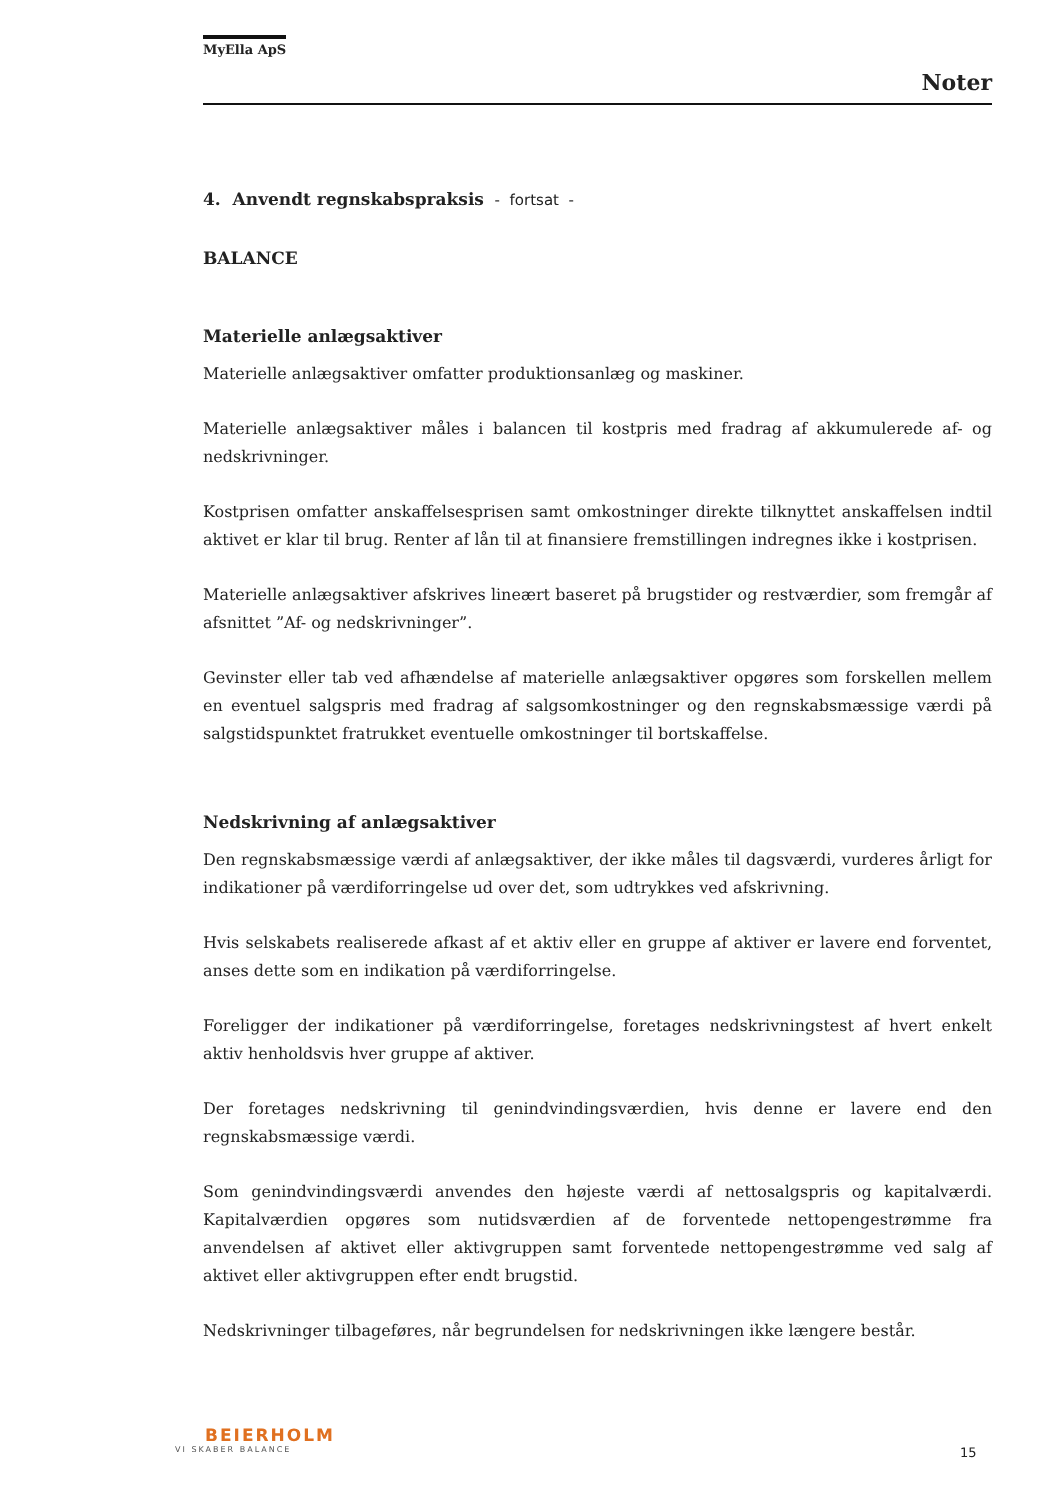MyElla ApS
Noter
4. Anvendt regnskabspraksis - fortsat -
BALANCE
Materielle anlægsaktiver
Materielle anlægsaktiver omfatter produktionsanlæg og maskiner.
Materielle anlægsaktiver måles i balancen til kostpris med fradrag af akkumulerede af- og nedskrivninger.
Kostprisen omfatter anskaffelsesprisen samt omkostninger direkte tilknyttet anskaffelsen indtil aktivet er klar til brug. Renter af lån til at finansiere fremstillingen indregnes ikke i kostprisen.
Materielle anlægsaktiver afskrives lineært baseret på brugstider og restværdier, som fremgår af afsnittet ”Af- og nedskrivninger”.
Gevinster eller tab ved afhændelse af materielle anlægsaktiver opgøres som forskellen mellem en eventuel salgspris med fradrag af salgsomkostninger og den regnskabsmæssige værdi på salgstidspunktet fratrukket eventuelle omkostninger til bortskaffelse.
Nedskrivning af anlægsaktiver
Den regnskabsmæssige værdi af anlægsaktiver, der ikke måles til dagsværdi, vurderes årligt for indikationer på værdiforringelse ud over det, som udtrykkes ved afskrivning.
Hvis selskabets realiserede afkast af et aktiv eller en gruppe af aktiver er lavere end forventet, anses dette som en indikation på værdiforringelse.
Foreligger der indikationer på værdiforringelse, foretages nedskrivningstest af hvert enkelt aktiv henholdsvis hver gruppe af aktiver.
Der foretages nedskrivning til genindvindingsværdien, hvis denne er lavere end den regnskabsmæssige værdi.
Som genindvindingsværdi anvendes den højeste værdi af nettosalgspris og kapitalværdi. Kapitalværdien opgøres som nutidsværdien af de forventede nettopengestrømme fra anvendelsen af aktivet eller aktivgruppen samt forventede nettopengestrømme ved salg af aktivet eller aktivgruppen efter endt brugstid.
Nedskrivninger tilbageføres, når begrundelsen for nedskrivningen ikke længere består.
BEIERHOLM
VI SKABER BALANCE
15